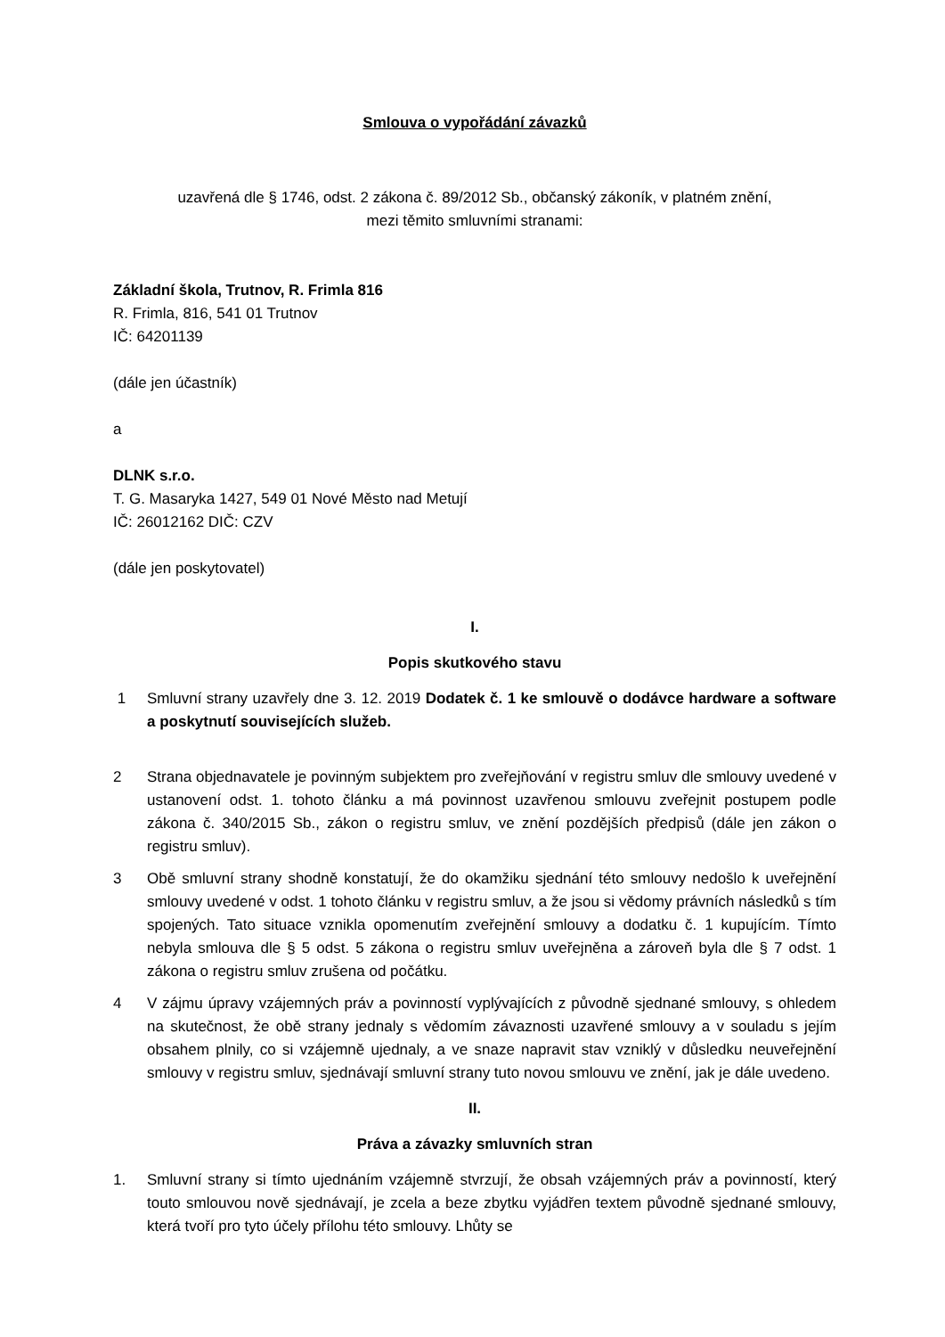Smlouva o vypořádání závazků
uzavřená dle § 1746, odst. 2 zákona č. 89/2012 Sb., občanský zákoník, v platném znění,
mezi těmito smluvními stranami:
Základní škola, Trutnov, R. Frimla 816
R. Frimla, 816, 541 01 Trutnov
IČ: 64201139
(dále jen účastník)
a
DLNK s.r.o.
T. G. Masaryka 1427, 549 01 Nové Město nad Metují
IČ: 26012162 DIČ: CZV
(dále jen poskytovatel)
I.
Popis skutkového stavu
1 Smluvní strany uzavřely dne 3. 12. 2019 Dodatek č. 1 ke smlouvě o dodávce hardware a software a poskytnutí souvisejících služeb.
2 Strana objednavatele je povinným subjektem pro zveřejňování v registru smluv dle smlouvy uvedené v ustanovení odst. 1. tohoto článku a má povinnost uzavřenou smlouvu zveřejnit postupem podle zákona č. 340/2015 Sb., zákon o registru smluv, ve znění pozdějších předpisů (dále jen zákon o registru smluv).
3 Obě smluvní strany shodně konstatují, že do okamžiku sjednání této smlouvy nedošlo k uveřejnění smlouvy uvedené v odst. 1 tohoto článku v registru smluv, a že jsou si vědomy právních následků s tím spojených. Tato situace vznikla opomenutím zveřejnění smlouvy a dodatku č. 1 kupujícím. Tímto nebyla smlouva dle § 5 odst. 5 zákona o registru smluv uveřejněna a zároveň byla dle § 7 odst. 1 zákona o registru smluv zrušena od počátku.
4 V zájmu úpravy vzájemných práv a povinností vyplývajících z původně sjednané smlouvy, s ohledem na skutečnost, že obě strany jednaly s vědomím závaznosti uzavřené smlouvy a v souladu s jejím obsahem plnily, co si vzájemně ujednaly, a ve snaze napravit stav vzniklý v důsledku neuveřejnění smlouvy v registru smluv, sjednávají smluvní strany tuto novou smlouvu ve znění, jak je dále uvedeno.
II.
Práva a závazky smluvních stran
1. Smluvní strany si tímto ujednáním vzájemně stvrzují, že obsah vzájemných práv a povinností, který touto smlouvou nově sjednávají, je zcela a beze zbytku vyjádřen textem původně sjednané smlouvy, která tvoří pro tyto účely přílohu této smlouvy. Lhůty se